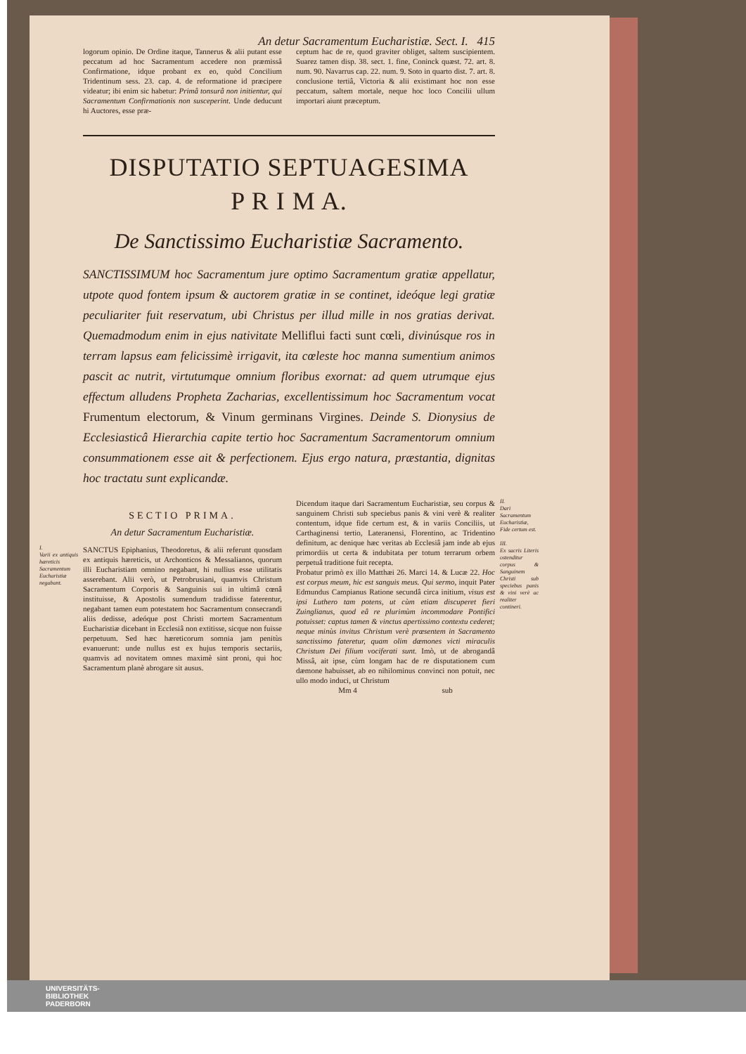An detur Sacramentum Eucharistiæ. Sect. I. 415
logorum opinio. De Ordine itaque, Tannerus & alii putant esse peccatum ad hoc Sacramentum accedere non præmissâ Confirmatione, idque probant ex eo, quòd Concilium Tridentinum sess. 23. cap. 4. de reformatione id præcipere videatur; ibi enim sic habetur: Primâ tonsurâ non initientur, qui Sacramentum Confirmationis non susceperint. Unde deducunt hi Auctores, esse præ-
ceptum hac de re, quod graviter obliget, saltem suscipientem. Suarez tamen disp. 38. sect. 1. fine, Coninck quæst. 72. art. 8. num. 90. Navarrus cap. 22. num. 9. Soto in quarto dist. 7. art. 8. conclusione tertiâ, Victoria & alii existimant hoc non esse peccatum, saltem mortale, neque hoc loco Concilii ullum importari aiunt præceptum.
DISPUTATIO SEPTUAGESIMA
P R I M A.
De Sanctissimo Eucharistiæ Sacramento.
SANCTISSIMUM hoc Sacramentum jure optimo Sacramentum gratiæ appellatur, utpote quod fontem ipsum & auctorem gratiæ in se continet, ideóque legi gratiæ peculiariter fuit reservatum, ubi Christus per illud mille in nos gratias derivat. Quemadmodum enim in ejus nativitate Melliflui facti sunt cœli, divinúsque ros in terram lapsus eam felicissimè irrigavit, ita cœleste hoc manna sumentium animos pascit ac nutrit, virtutumque omnium floribus exornat: ad quem utrumque ejus effectum alludens Propheta Zacharias, excellentissimum hoc Sacramentum vocat Frumentum electorum, & Vinum germinans Virgines. Deinde S. Dionysius de Ecclesiasticâ Hierarchia capite tertio hoc Sacramentum Sacramentorum omnium consummationem esse ait & perfectionem. Ejus ergo natura, præstantia, dignitas hoc tractatu sunt explicandæ.
SECTIO PRIMA.
An detur Sacramentum Eucharistiæ.
I.
Varii ex antiquis hæreticis Sacramentum Eucharistiæ negabant.
SANCTUS Epiphanius, Theodoretus, & alii referunt quosdam ex antiquis hæreticis, ut Archonticos & Messalianos, quorum illi Eucharistiam omnino negabant, hi nullius esse utilitatis asserebant. Alii verò, ut Petrobrusiani, quamvis Christum Sacramentum Corporis & Sanguinis sui in ultimâ cœnâ instituisse, & Apostolis sumendum tradidisse faterentur, negabant tamen eum potestatem hoc Sacramentum consecrandi aliis dedisse, adeóque post Christi mortem Sacramentum Eucharistiæ dicebant in Ecclesiâ non extitisse, sicque non fuisse perpetuum. Sed hæc hæreticorum somnia jam penitùs evanuerunt: unde nullus est ex hujus temporis sectariis, quamvis ad novitatem omnes maximè sint proni, qui hoc Sacramentum planè abrogare sit ausus.
II.
Dari Sacramentum Eucharistiæ, Fide certum est.
III.
Ex sacris Literis ostenditur corpus & Sanguinem Christi sub speciebus panis & vini verè ac realiter contineri.
Dicendum itaque dari Sacramentum Eucharistiæ, seu corpus & sanguinem Christi sub speciebus panis & vini verè & realiter contentum, idque fide certum est, & in variis Conciliis, ut Carthaginensi tertio, Lateranensi, Florentino, ac Tridentino definitum, ac denique hæc veritas ab Ecclesiâ jam inde ab ejus primordiis ut certa & indubitata per totum terrarum orbem perpetuâ traditione fuit recepta.
Probatur primò ex illo Matthæi 26. Marci 14. & Lucæ 22. Hoc est corpus meum, hic est sanguis meus. Qui sermo, inquit Pater Edmundus Campianus Ratione secundâ circa initium, visus est ipsi Luthero tam potens, ut cùm etiam discuperet fieri Zuinglianus, quod eâ re plurimùm incommodare Pontifici potuisset: captus tamen & vinctus apertissimo contextu cederet; neque minùs invitus Christum verè præsentem in Sacramento sanctissimo fateretur, quam olim dæmones victi miraculis Christum Dei filium vociferati sunt. Imò, ut de abrogandâ Missâ, ait ipse, cùm longam hac de re disputationem cum dæmone habuisset, ab eo nihilominus convinci non potuit, nec ullo modo induci, ut Christum
Mm 4 sub
UNIVERSITÄTS-
BIBLIOTHEK
PADERBORN